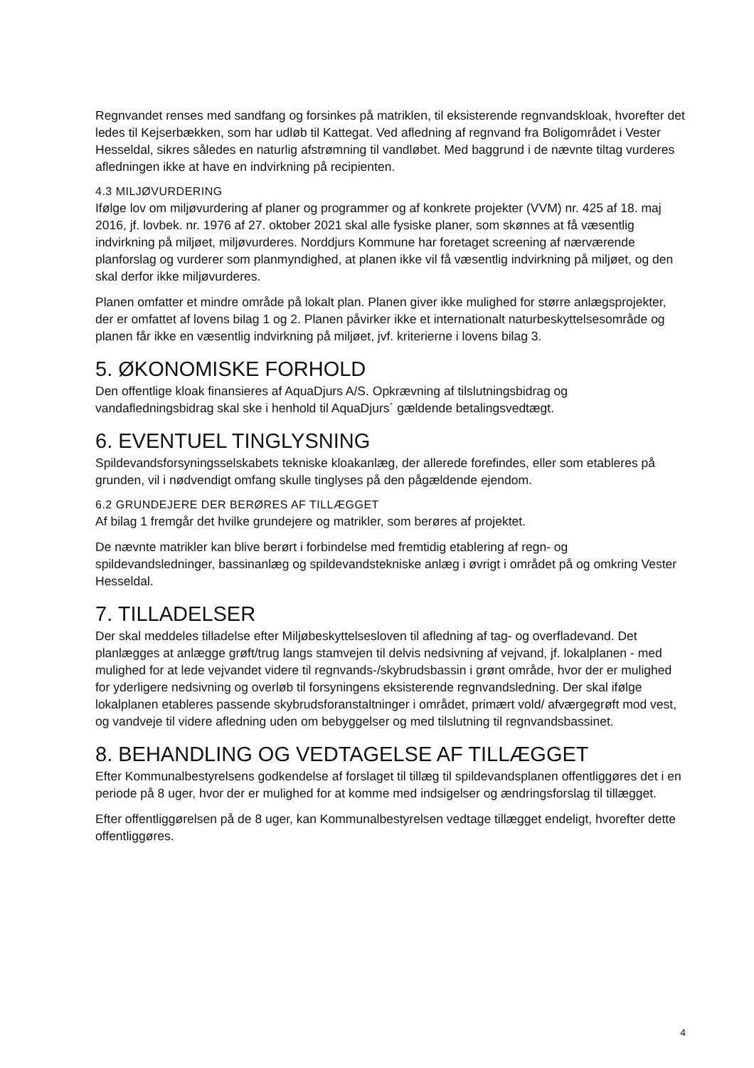Regnvandet renses med sandfang og forsinkes på matriklen, til eksisterende regnvandskloak, hvorefter det ledes til Kejserbækken, som har udløb til Kattegat. Ved afledning af regnvand fra Boligområdet i Vester Hesseldal, sikres således en naturlig afstrømning til vandløbet. Med baggrund i de nævnte tiltag vurderes afledningen ikke at have en indvirkning på recipienten.
4.3 MILJØVURDERING
Ifølge lov om miljøvurdering af planer og programmer og af konkrete projekter (VVM) nr. 425 af 18. maj 2016, jf. lovbek. nr. 1976 af 27. oktober 2021 skal alle fysiske planer, som skønnes at få væsentlig indvirkning på miljøet, miljøvurderes. Norddjurs Kommune har foretaget screening af nærværende planforslag og vurderer som planmyndighed, at planen ikke vil få væsentlig indvirkning på miljøet, og den skal derfor ikke miljøvurderes.
Planen omfatter et mindre område på lokalt plan. Planen giver ikke mulighed for større anlægsprojekter, der er omfattet af lovens bilag 1 og 2. Planen påvirker ikke et internationalt naturbeskyttelsesområde og planen får ikke en væsentlig indvirkning på miljøet, jvf. kriterierne i lovens bilag 3.
5. ØKONOMISKE FORHOLD
Den offentlige kloak finansieres af AquaDjurs A/S. Opkrævning af tilslutningsbidrag og vandafledningsbidrag skal ske i henhold til AquaDjurs´ gældende betalingsvedtægt.
6. EVENTUEL TINGLYSNING
Spildevandsforsyningsselskabets tekniske kloakanlæg, der allerede forefindes, eller som etableres på grunden, vil i nødvendigt omfang skulle tinglyses på den pågældende ejendom.
6.2 GRUNDEJERE DER BERØRES AF TILLÆGGET
Af bilag 1 fremgår det hvilke grundejere og matrikler, som berøres af projektet.
De nævnte matrikler kan blive berørt i forbindelse med fremtidig etablering af regn- og spildevandsledninger, bassinanlæg og spildevandstekniske anlæg i øvrigt i området på og omkring Vester Hesseldal.
7. TILLADELSER
Der skal meddeles tilladelse efter Miljøbeskyttelsesloven til afledning af tag- og overfladevand. Det planlægges at anlægge grøft/trug langs stamvejen til delvis nedsivning af vejvand, jf. lokalplanen - med mulighed for at lede vejvandet videre til regnvands-/skybrudsbassin i grønt område, hvor der er mulighed for yderligere nedsivning og overløb til forsyningens eksisterende regnvandsledning. Der skal ifølge lokalplanen etableres passende skybrudsforanstaltninger i området, primært vold/ afværgegrøft mod vest, og vandveje til videre afledning uden om bebyggelser og med tilslutning til regnvandsbassinet.
8. BEHANDLING OG VEDTAGELSE AF TILLÆGGET
Efter Kommunalbestyrelsens godkendelse af forslaget til tillæg til spildevandsplanen offentliggøres det i en periode på 8 uger, hvor der er mulighed for at komme med indsigelser og ændringsforslag til tillægget.
Efter offentliggørelsen på de 8 uger, kan Kommunalbestyrelsen vedtage tillægget endeligt, hvorefter dette offentliggøres.
4